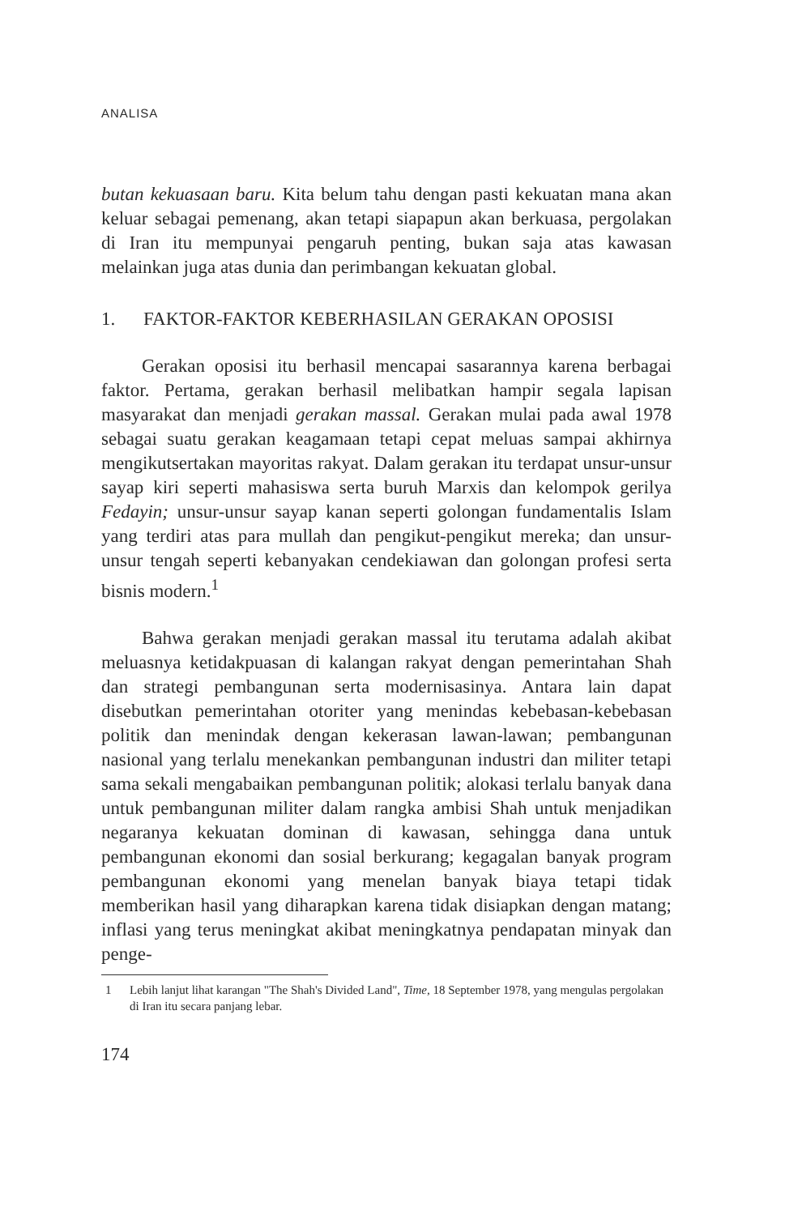ANALISA
butan kekuasaan baru. Kita belum tahu dengan pasti kekuatan mana akan keluar sebagai pemenang, akan tetapi siapapun akan berkuasa, pergolakan di Iran itu mempunyai pengaruh penting, bukan saja atas kawasan melainkan juga atas dunia dan perimbangan kekuatan global.
1. FAKTOR-FAKTOR KEBERHASILAN GERAKAN OPOSISI
Gerakan oposisi itu berhasil mencapai sasarannya karena berbagai faktor. Pertama, gerakan berhasil melibatkan hampir segala lapisan masyarakat dan menjadi gerakan massal. Gerakan mulai pada awal 1978 sebagai suatu gerakan keagamaan tetapi cepat meluas sampai akhirnya mengikutsertakan mayoritas rakyat. Dalam gerakan itu terdapat unsur-unsur sayap kiri seperti mahasiswa serta buruh Marxis dan kelompok gerilya Fedayin; unsur-unsur sayap kanan seperti golongan fundamentalis Islam yang terdiri atas para mullah dan pengikut-pengikut mereka; dan unsur-unsur tengah seperti kebanyakan cendekiawan dan golongan profesi serta bisnis modern.<sup>1</sup>
Bahwa gerakan menjadi gerakan massal itu terutama adalah akibat meluasnya ketidakpuasan di kalangan rakyat dengan pemerintahan Shah dan strategi pembangunan serta modernisasinya. Antara lain dapat disebutkan pemerintahan otoriter yang menindas kebebasan-kebebasan politik dan menindak dengan kekerasan lawan-lawan; pembangunan nasional yang terlalu menekankan pembangunan industri dan militer tetapi sama sekali mengabaikan pembangunan politik; alokasi terlalu banyak dana untuk pembangunan militer dalam rangka ambisi Shah untuk menjadikan negaranya kekuatan dominan di kawasan, sehingga dana untuk pembangunan ekonomi dan sosial berkurang; kegagalan banyak program pembangunan ekonomi yang menelan banyak biaya tetapi tidak memberikan hasil yang diharapkan karena tidak disiapkan dengan matang; inflasi yang terus meningkat akibat meningkatnya pendapatan minyak dan penge-
1 Lebih lanjut lihat karangan "The Shah's Divided Land", Time, 18 September 1978, yang mengulas pergolakan di Iran itu secara panjang lebar.
174